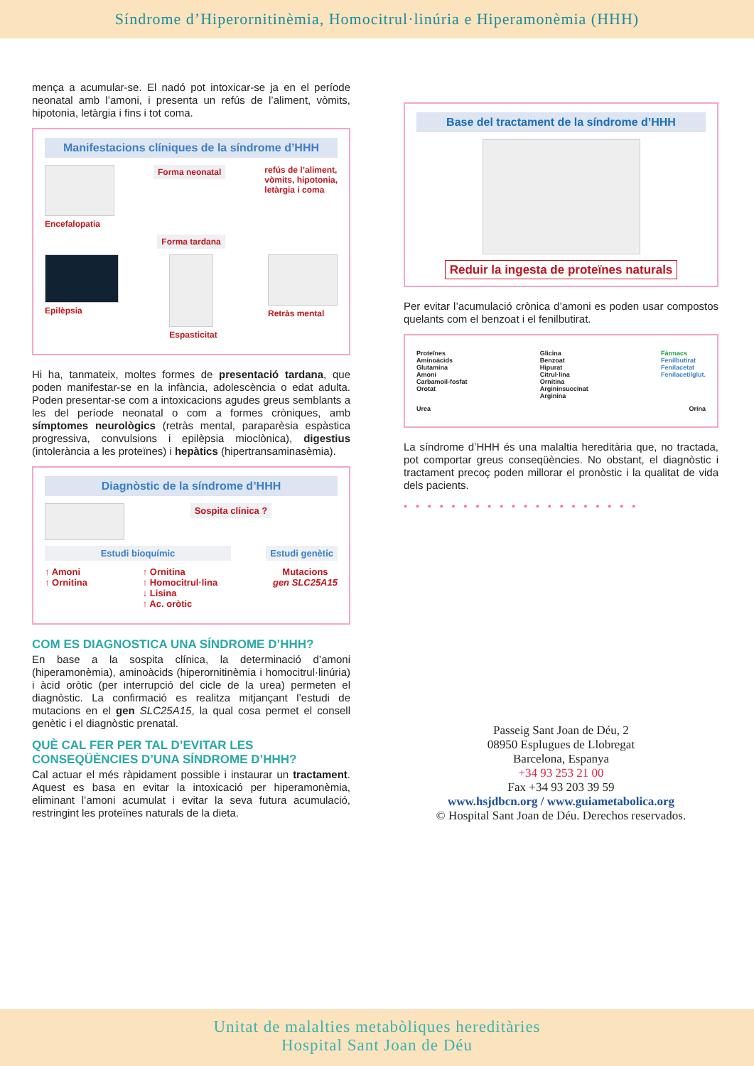Síndrome d’Hiperornitinèmia, Homocitrul·linúria e Hiperamonèmia (HHH)
mença a acumular-se. El nadó pot intoxicar-se ja en el període neonatal amb l’amoni, i presenta un refús de l’aliment, vòmits, hipotonia, letàrgia i fins i tot coma.
Manifestacions clíniques de la síndrome d’HHH
Encefalopatia
Forma neonatal
refús de l’aliment,
vòmits, hipotonia,
letàrgia i coma
Forma tardana
Epilèpsia Espasticitat Retràs mental
Hi ha, tanmateix, moltes formes de presentació tardana, que poden manifestar-se en la infància, adolescència o edat adulta. Poden presentar-se com a intoxicacions agudes greus semblants a les del període neonatal o com a formes cròniques, amb símptomes neurològics (retràs mental, paraparèsia espàstica progressiva, convulsions i epilèpsia mioclònica), digestius (intolerància a les proteïnes) i hepàtics (hipertransaminasèmia).
Diagnòstic de la síndrome d’HHH
Sospita clínica ?
Estudi bioquímic Estudi genètic
↑ Amoni
↑ Ornitina
↑ Ornitina
↑ Homocitrul·lina
↓ Lisina
↑ Ac. oròtic
Mutacions
gen SLC25A15
COM ES DIAGNOSTICA UNA SÍNDROME D’HHH?
En base a la sospita clínica, la determinació d’amoni (hiperamonèmia), aminoàcids (hiperornitinèmia i homocitrul·linúria) i àcid oròtic (per interrupció del cicle de la urea) permeten el diagnòstic. La confirmació es realitza mitjançant l’estudi de mutacions en el gen SLC25A15, la qual cosa permet el consell genètic i el diagnòstic prenatal.
QUÈ CAL FER PER TAL D’EVITAR LES CONSEQÜÈNCIES D’UNA SÍNDROME D’HHH?
Cal actuar el més ràpidament possible i instaurar un tractament. Aquest es basa en evitar la intoxicació per hiperamonèmia, eliminant l’amoni acumulat i evitar la seva futura acumulació, restringint les proteïnes naturals de la dieta.
Base del tractament de la síndrome d’HHH
Reduir la ingesta de proteïnes naturals
Per evitar l’acumulació crònica d’amoni es poden usar compostos quelants com el benzoat i el fenilbutirat.
Proteïnes
Aminoàcids
Glutamina
Amoni
Carbamoil-fosfat
Orotat
Glicina
Benzoat
Hipurat
Citrul·lina
Ornitina
Argininsuccinat
Arginina
Fàrmacs
Fenilbutirat
Fenilacetat
Fenilacetilglut.
Urea Orina
La síndrome d’HHH és una malaltia hereditària que, no tractada, pot comportar greus conseqüències. No obstant, el diagnòstic i tractament precoç poden millorar el pronòstic i la qualitat de vida dels pacients.
••••••••••••••••••••
Passeig Sant Joan de Déu, 2
08950 Esplugues de Llobregat
Barcelona, Espanya
+34 93 253 21 00
Fax +34 93 203 39 59
www.hsjdbcn.org / www.guiametabolica.org
© Hospital Sant Joan de Déu. Derechos reservados.
Unitat de malalties metabòliques hereditàries
Hospital Sant Joan de Déu